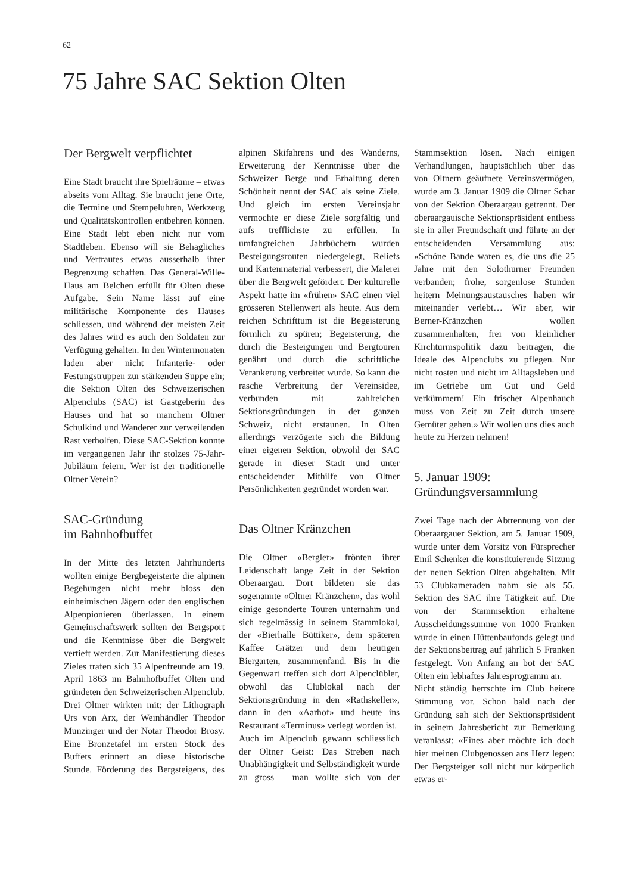62
75 Jahre SAC Sektion Olten
Der Bergwelt verpflichtet
Eine Stadt braucht ihre Spielräume – etwas abseits vom Alltag. Sie braucht jene Orte, die Termine und Stempeluhren, Werkzeug und Qualitätskontrollen entbehren können. Eine Stadt lebt eben nicht nur vom Stadtleben. Ebenso will sie Behagliches und Vertrautes etwas ausserhalb ihrer Begrenzung schaffen. Das General-Wille-Haus am Belchen erfüllt für Olten diese Aufgabe. Sein Name lässt auf eine militärische Komponente des Hauses schliessen, und während der meisten Zeit des Jahres wird es auch den Soldaten zur Verfügung gehalten. In den Wintermonaten laden aber nicht Infanterie- oder Festungstruppen zur stärkenden Suppe ein; die Sektion Olten des Schweizerischen Alpenclubs (SAC) ist Gastgeberin des Hauses und hat so manchem Oltner Schulkind und Wanderer zur verweilenden Rast verholfen. Diese SAC-Sektion konnte im vergangenen Jahr ihr stolzes 75-Jahr-Jubiläum feiern. Wer ist der traditionelle Oltner Verein?
SAC-Gründung
im Bahnhofbuffet
In der Mitte des letzten Jahrhunderts wollten einige Bergbegeisterte die alpinen Begehungen nicht mehr bloss den einheimischen Jägern oder den englischen Alpenpionieren überlassen. In einem Gemeinschaftswerk sollten der Bergsport und die Kenntnisse über die Bergwelt vertieft werden. Zur Manifestierung dieses Zieles trafen sich 35 Alpenfreunde am 19. April 1863 im Bahnhofbuffet Olten und gründeten den Schweizerischen Alpenclub. Drei Oltner wirkten mit: der Lithograph Urs von Arx, der Weinhändler Theodor Munzinger und der Notar Theodor Brosy. Eine Bronzetafel im ersten Stock des Buffets erinnert an diese historische Stunde. Förderung des Bergsteigens, des alpinen Skifahrens und des Wanderns, Erweiterung der Kenntnisse über die Schweizer Berge und Erhaltung deren Schönheit nennt der SAC als seine Ziele. Und gleich im ersten Vereinsjahr vermochte er diese Ziele sorgfältig und aufs trefflichste zu erfüllen. In umfangreichen Jahrbüchern wurden Besteigungsrouten niedergelegt, Reliefs und Kartenmaterial verbessert, die Malerei über die Bergwelt gefördert. Der kulturelle Aspekt hatte im «frühen» SAC einen viel grösseren Stellenwert als heute. Aus dem reichen Schrifttum ist die Begeisterung förmlich zu spüren; Begeisterung, die durch die Besteigungen und Bergtouren genährt und durch die schriftliche Verankerung verbreitet wurde. So kann die rasche Verbreitung der Vereinsidee, verbunden mit zahlreichen Sektionsgründungen in der ganzen Schweiz, nicht erstaunen. In Olten allerdings verzögerte sich die Bildung einer eigenen Sektion, obwohl der SAC gerade in dieser Stadt und unter entscheidender Mithilfe von Oltner Persönlichkeiten gegründet worden war.
Das Oltner Kränzchen
Die Oltner «Bergler» frönten ihrer Leidenschaft lange Zeit in der Sektion Oberaargau. Dort bildeten sie das sogenannte «Oltner Kränzchen», das wohl einige gesonderte Touren unternahm und sich regelmässig in seinem Stammlokal, der «Bierhalle Büttiker», dem späteren Kaffee Grätzer und dem heutigen Biergarten, zusammenfand. Bis in die Gegenwart treffen sich dort Alpenclübler, obwohl das Clublokal nach der Sektionsgründung in den «Rathskeller», dann in den «Aarhof» und heute ins Restaurant «Terminus» verlegt worden ist.
Auch im Alpenclub gewann schliesslich der Oltner Geist: Das Streben nach Unabhängigkeit und Selbständigkeit wurde zu gross – man wollte sich von der Stammsektion lösen. Nach einigen Verhandlungen, hauptsächlich über das von Oltnern geäufnete Vereinsvermögen, wurde am 3. Januar 1909 die Oltner Schar von der Sektion Oberaargau getrennt. Der oberaargauische Sektionspräsident entliess sie in aller Freundschaft und führte an der entscheidenden Versammlung aus: «Schöne Bande waren es, die uns die 25 Jahre mit den Solothurner Freunden verbanden; frohe, sorgenlose Stunden heitern Meinungsaustausches haben wir miteinander verlebt… Wir aber, wir Berner-Kränzchen wollen zusammenhalten, frei von kleinlicher Kirchturmspolitik dazu beitragen, die Ideale des Alpenclubs zu pflegen. Nur nicht rosten und nicht im Alltagsleben und im Getriebe um Gut und Geld verkümmern! Ein frischer Alpenhauch muss von Zeit zu Zeit durch unsere Gemüter gehen.» Wir wollen uns dies auch heute zu Herzen nehmen!
5. Januar 1909:
Gründungsversammlung
Zwei Tage nach der Abtrennung von der Oberaargauer Sektion, am 5. Januar 1909, wurde unter dem Vorsitz von Fürsprecher Emil Schenker die konstituierende Sitzung der neuen Sektion Olten abgehalten. Mit 53 Clubkameraden nahm sie als 55. Sektion des SAC ihre Tätigkeit auf. Die von der Stammsektion erhaltene Ausscheidungssumme von 1000 Franken wurde in einen Hüttenbaufonds gelegt und der Sektionsbeitrag auf jährlich 5 Franken festgelegt. Von Anfang an bot der SAC Olten ein lebhaftes Jahresprogramm an.
Nicht ständig herrschte im Club heitere Stimmung vor. Schon bald nach der Gründung sah sich der Sektionspräsident in seinem Jahresbericht zur Bemerkung veranlasst: «Eines aber möchte ich doch hier meinen Clubgenossen ans Herz legen: Der Bergsteiger soll nicht nur körperlich etwas er-